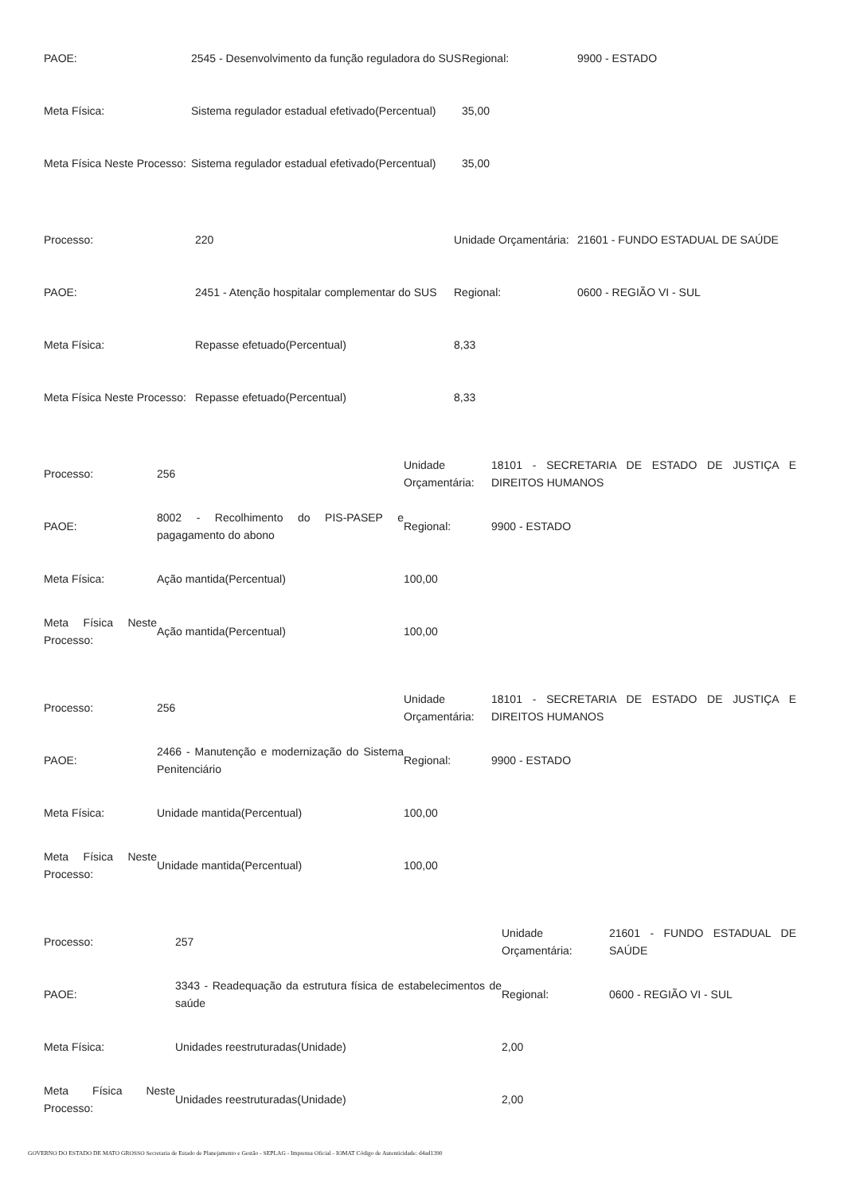| PAOE: | 2545 - Desenvolvimento da função reguladora do SUS | Regional: | 9900 - ESTADO |
| Meta Física: | Sistema regulador estadual efetivado(Percentual) | 35,00 | |
| Meta Física Neste Processo: | Sistema regulador estadual efetivado(Percentual) | 35,00 | |
| Processo: | 220 | Unidade Orçamentária: | 21601 - FUNDO ESTADUAL DE SAÚDE |
| PAOE: | 2451 - Atenção hospitalar complementar do SUS | Regional: | 0600 - REGIÃO VI - SUL |
| Meta Física: | Repasse efetuado(Percentual) | 8,33 | |
| Meta Física Neste Processo: | Repasse efetuado(Percentual) | 8,33 | |
| Processo: | 256 | Unidade Orçamentária: | 18101 - SECRETARIA DE ESTADO DE JUSTIÇA E DIREITOS HUMANOS |
| PAOE: | 8002 - Recolhimento do PIS-PASEP e pagagamento do abono | Regional: | 9900 - ESTADO |
| Meta Física: | Ação mantida(Percentual) | 100,00 | |
| Meta Física Neste Processo: | Ação mantida(Percentual) | 100,00 | |
| Processo: | 256 | Unidade Orçamentária: | 18101 - SECRETARIA DE ESTADO DE JUSTIÇA E DIREITOS HUMANOS |
| PAOE: | 2466 - Manutenção e modernização do Sistema Penitenciário | Regional: | 9900 - ESTADO |
| Meta Física: | Unidade mantida(Percentual) | 100,00 | |
| Meta Física Neste Processo: | Unidade mantida(Percentual) | 100,00 | |
| Processo: | 257 | Unidade Orçamentária: | 21601 - FUNDO ESTADUAL DE SAÚDE |
| PAOE: | 3343 - Readequação da estrutura física de estabelecimentos de saúde | Regional: | 0600 - REGIÃO VI - SUL |
| Meta Física: | Unidades reestruturadas(Unidade) | 2,00 | |
| Meta Física Neste Processo: | Unidades reestruturadas(Unidade) | 2,00 | |
GOVERNO DO ESTADO DE MATO GROSSO Secretaria de Estado de Planejamento e Gestão - SEPLAG - Imprensa Oficial - IOMAT Código de Autenticidade: d4ad1390